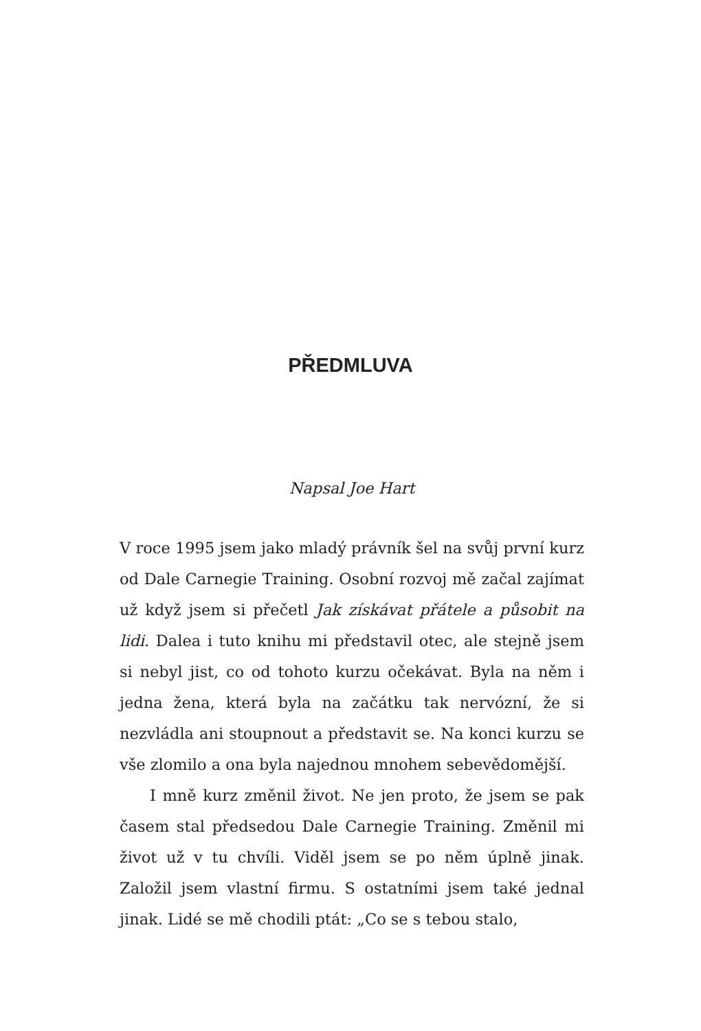PŘEDMLUVA
Napsal Joe Hart
V roce 1995 jsem jako mladý právník šel na svůj první kurz od Dale Carnegie Training. Osobní rozvoj mě začal zajímat už když jsem si přečetl Jak získávat přátele a působit na lidi. Dalea i tuto knihu mi představil otec, ale stejně jsem si nebyl jist, co od tohoto kurzu oče­kávat. Byla na něm i jedna žena, která byla na začátku tak nervózní, že si nezvládla ani stoupnout a představit se. Na konci kurzu se vše zlomilo a ona byla najednou mnohem sebevědomější.
I mně kurz změnil život. Ne jen proto, že jsem se pak časem stal předsedou Dale Carnegie Training. Změnil mi život už v tu chvíli. Viděl jsem se po něm úplně jinak. Založil jsem vlastní firmu. S ostatními jsem také jed­nal jinak. Lidé se mě chodili ptát: „Co se s tebou stalo,